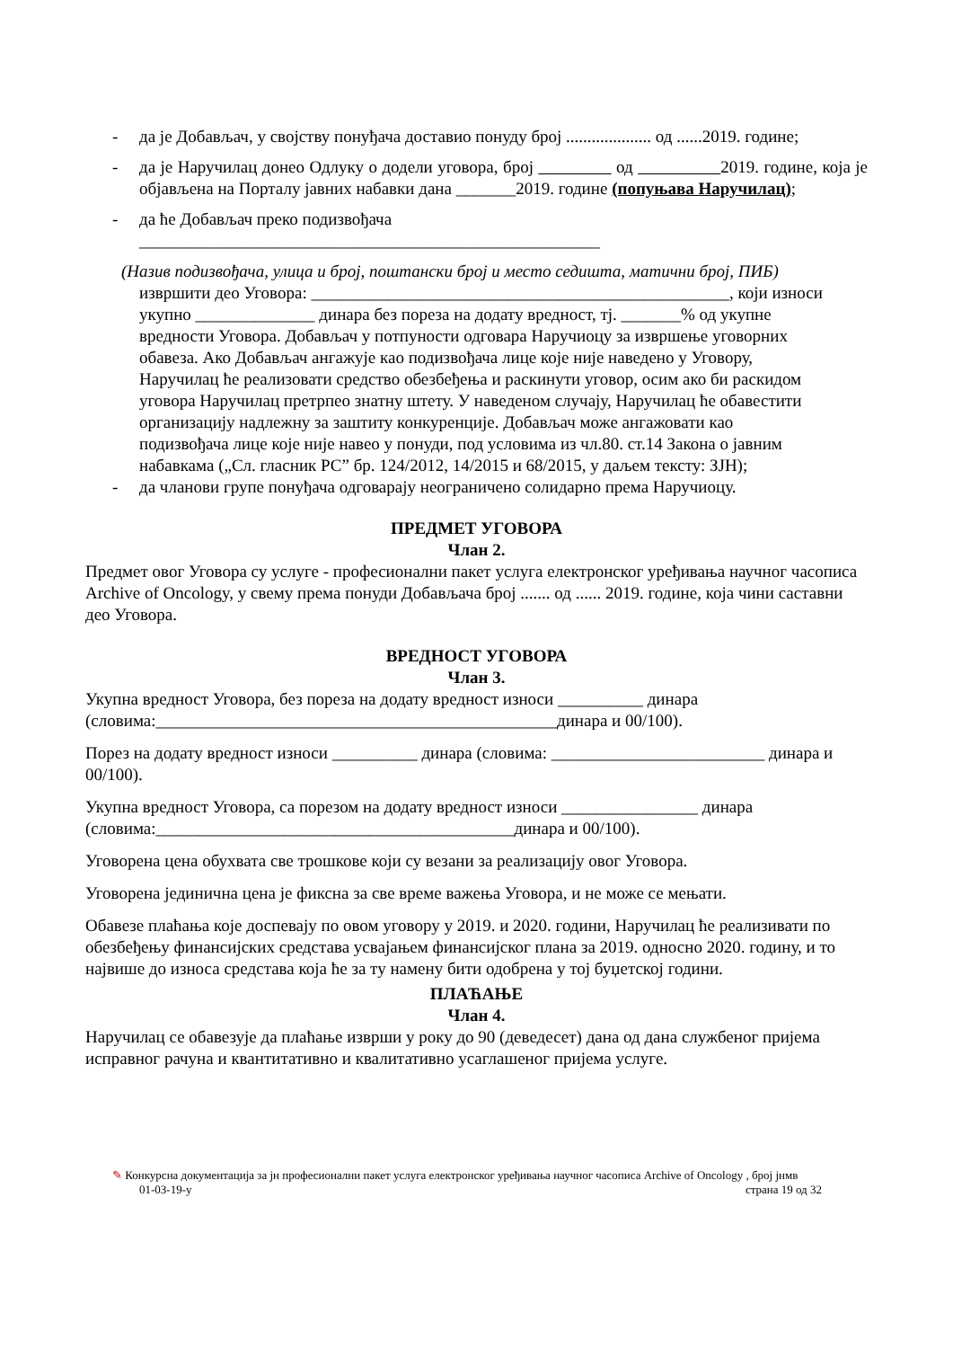- да је Добављач, у својству понуђача доставио понуду број .................... од ......2019. године;
- да је Наручилац донео Одлуку о додели уговора, број од 2019. године, која је објављена на Порталу јавних набавки дана _______2019. године (попуњава Наручилац);
- да ће Добављач преко подизвођача
______________________________________________________
(Назив подизвођача, улица и број, поштански број и место седишта, матични број, ПИБ)
извршити део Уговора: _________________________________________________, који износи укупно ______________ динара без пореза на додату вредност, тј. _______% од укупне вредности Уговора. Добављач у потпуности одговара Наручиоцу за извршење уговорних обавеза. Ако Добављач ангажује као подизвођача лице које није наведено у Уговору, Наручилац ће реализовати средство обезбеђења и раскинути уговор, осим ако би раскидом уговора Наручилац претрпео знатну штету. У наведеном случају, Наручилац ће обавестити организацију надлежну за заштиту конкуренције. Добављач може ангажовати као подизвођача лице које није навео у понуди, под условима из чл.80. ст.14 Закона о јавним набавкама („Сл. гласник РС” бр. 124/2012, 14/2015 и 68/2015, у даљем тексту: ЗЈН);
- да чланови групе понуђача одговарају неограничено солидарно према Наручиоцу.
ПРЕДМЕТ УГОВОРА
Члан 2.
Предмет овог Уговора су услуге - професионални пакет услуга електронског уређивања научног часописа Archive of Oncology, у свему према понуди Добављача број ....... од ...... 2019. године, која чини саставни део Уговора.
ВРЕДНОСТ УГОВОРА
Члан 3.
Укупна вредност Уговора, без пореза на додату вредност износи __________ динара (словима:_______________________________________________динара и 00/100).
Порез на додату вредност износи __________ динара (словима: _________________________ динара и 00/100).
Укупна вредност Уговора, са порезом на додату вредност износи ________________ динара (словима:__________________________________________динара и 00/100).
Уговорена цена обухвата све трошкове који су везани за реализацију овог Уговора.
Уговорена јединична цена је фиксна за све време важења Уговора, и не може се мењати.
Обавезе плаћања које доспевају по овом уговору у 2019. и 2020. години, Наручилац ће реализивати по обезбеђењу финансијских средстава усвајањем финансијског плана за 2019. односно 2020. годину, и то највише до износа средстава која ће за ту намену бити одобрена у тој буџетској години.
ПЛАЋАЊЕ
Члан 4.
Наручилац се обавезује да плаћање изврши у року до 90 (деведесет) дана од дана службеног пријема исправног рачуна и квантитативно и квалитативно усаглашеног пријема услуге.
✎ Конкурсна документација за јн професионални пакет услуга електронског уређивања научног часописа Archive of Oncology , број јнмв
01-03-19-у страна 19 од 32